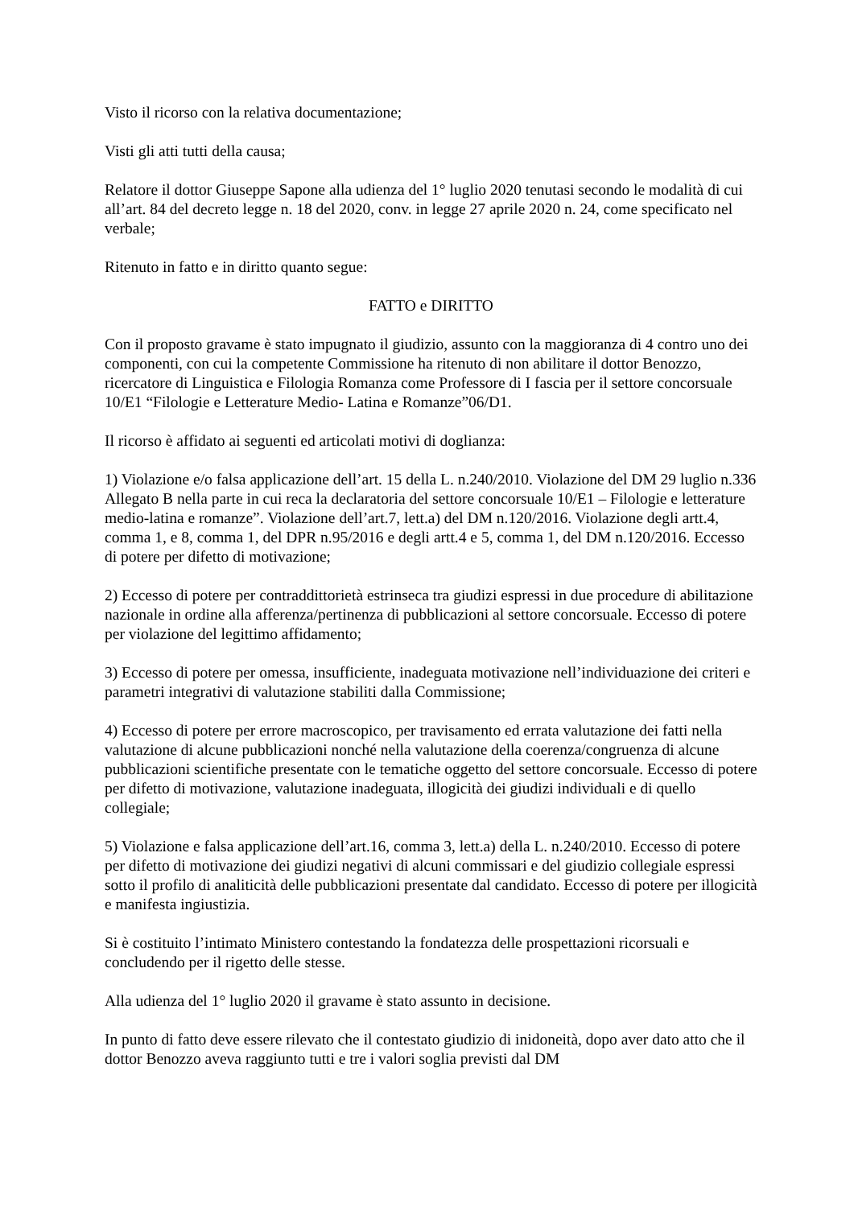Visto il ricorso con la relativa documentazione;
Visti gli atti tutti della causa;
Relatore il dottor Giuseppe Sapone alla udienza del 1° luglio 2020 tenutasi secondo le modalità di cui all’art. 84 del decreto legge n. 18 del 2020, conv. in legge 27 aprile 2020 n. 24, come specificato nel verbale;
Ritenuto in fatto e in diritto quanto segue:
FATTO e DIRITTO
Con il proposto gravame è stato impugnato il giudizio, assunto con la maggioranza di 4 contro uno dei componenti, con cui la competente Commissione ha ritenuto di non abilitare il dottor Benozzo, ricercatore di Linguistica e Filologia Romanza come Professore di I fascia per il settore concorsuale 10/E1 “Filologie e Letterature Medio- Latina e Romanze”06/D1.
Il ricorso è affidato ai seguenti ed articolati motivi di doglianza:
1) Violazione e/o falsa applicazione dell’art. 15 della L. n.240/2010. Violazione del DM 29 luglio n.336 Allegato B nella parte in cui reca la declaratoria del settore concorsuale 10/E1 – Filologie e letterature medio-latina e romanze”. Violazione dell’art.7, lett.a) del DM n.120/2016. Violazione degli artt.4, comma 1, e 8, comma 1, del DPR n.95/2016 e degli artt.4 e 5, comma 1, del DM n.120/2016. Eccesso di potere per difetto di motivazione;
2) Eccesso di potere per contraddittorietà estrinseca tra giudizi espressi in due procedure di abilitazione nazionale in ordine alla afferenza/pertinenza di pubblicazioni al settore concorsuale. Eccesso di potere per violazione del legittimo affidamento;
3) Eccesso di potere per omessa, insufficiente, inadeguata motivazione nell’individuazione dei criteri e parametri integrativi di valutazione stabiliti dalla Commissione;
4) Eccesso di potere per errore macroscopico, per travisamento ed errata valutazione dei fatti nella valutazione di alcune pubblicazioni nonché nella valutazione della coerenza/congruenza di alcune pubblicazioni scientifiche presentate con le tematiche oggetto del settore concorsuale. Eccesso di potere per difetto di motivazione, valutazione inadeguata, illogicità dei giudizi individuali e di quello collegiale;
5) Violazione e falsa applicazione dell’art.16, comma 3, lett.a) della L. n.240/2010. Eccesso di potere per difetto di motivazione dei giudizi negativi di alcuni commissari e del giudizio collegiale espressi sotto il profilo di analiticità delle pubblicazioni presentate dal candidato. Eccesso di potere per illogicità e manifesta ingiustizia.
Si è costituito l’intimato Ministero contestando la fondatezza delle prospettazioni ricorsuali e concludendo per il rigetto delle stesse.
Alla udienza del 1° luglio 2020 il gravame è stato assunto in decisione.
In punto di fatto deve essere rilevato che il contestato giudizio di inidoneità, dopo aver dato atto che il dottor Benozzo aveva raggiunto tutti e tre i valori soglia previsti dal DM